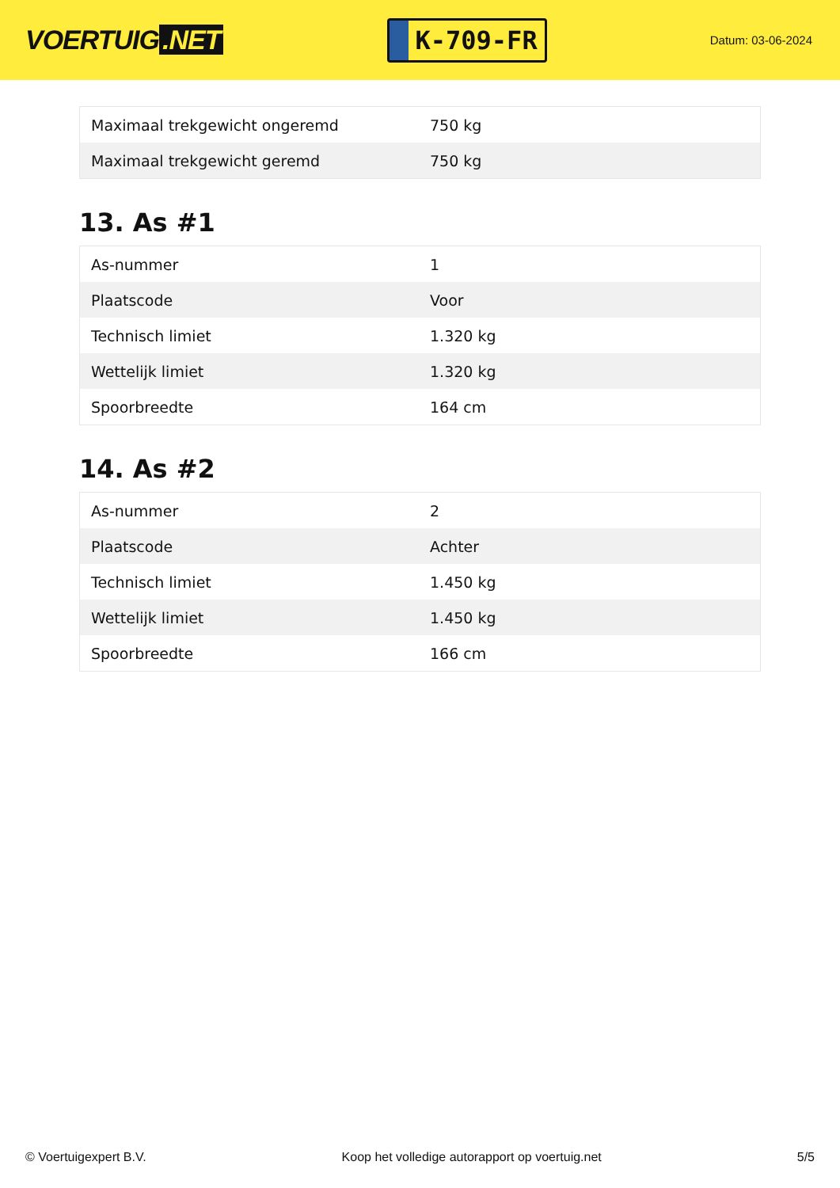VOERTUIG.NET
K-709-FR
Datum: 03-06-2024
| Maximaal trekgewicht ongeremd | 750 kg |
| Maximaal trekgewicht geremd | 750 kg |
13. As #1
| As-nummer | 1 |
| Plaatscode | Voor |
| Technisch limiet | 1.320 kg |
| Wettelijk limiet | 1.320 kg |
| Spoorbreedte | 164 cm |
14. As #2
| As-nummer | 2 |
| Plaatscode | Achter |
| Technisch limiet | 1.450 kg |
| Wettelijk limiet | 1.450 kg |
| Spoorbreedte | 166 cm |
© Voertuigexpert B.V. Koop het volledige autorapport op voertuig.net 5/5